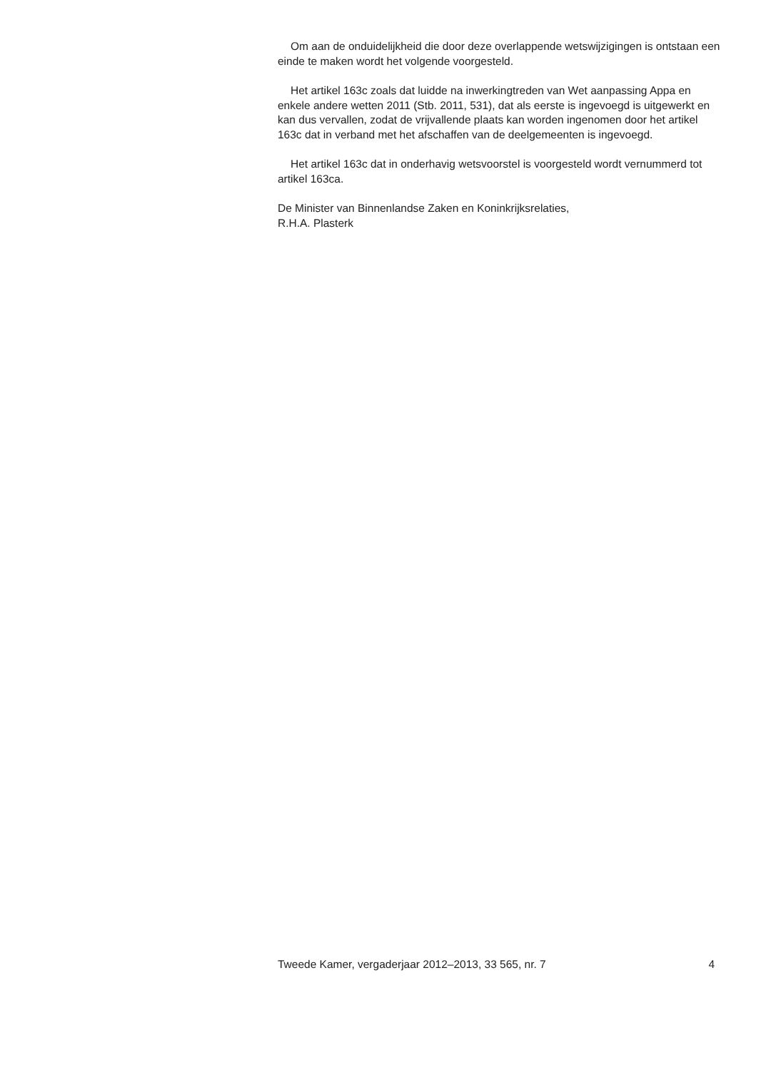Om aan de onduidelijkheid die door deze overlappende wetswijzigingen is ontstaan een einde te maken wordt het volgende voorgesteld.
Het artikel 163c zoals dat luidde na inwerkingtreden van Wet aanpassing Appa en enkele andere wetten 2011 (Stb. 2011, 531), dat als eerste is ingevoegd is uitgewerkt en kan dus vervallen, zodat de vrijvallende plaats kan worden ingenomen door het artikel 163c dat in verband met het afschaffen van de deelgemeenten is ingevoegd.
Het artikel 163c dat in onderhavig wetsvoorstel is voorgesteld wordt vernummerd tot artikel 163ca.
De Minister van Binnenlandse Zaken en Koninkrijksrelaties,
R.H.A. Plasterk
Tweede Kamer, vergaderjaar 2012–2013, 33 565, nr. 7 4